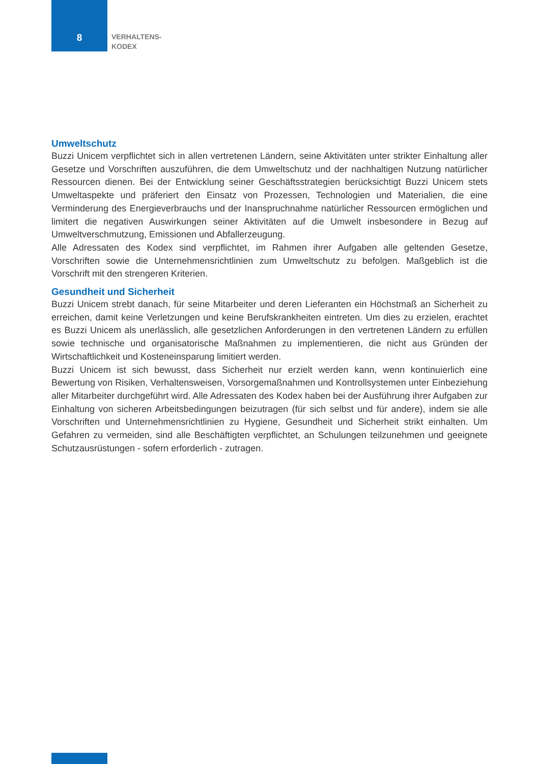8
VERHALTENS-
KODEX
Umweltschutz
Buzzi Unicem verpflichtet sich in allen vertretenen Ländern, seine Aktivitäten unter strikter Einhaltung aller Gesetze und Vorschriften auszuführen, die dem Umweltschutz und der nachhaltigen Nutzung natürlicher Ressourcen dienen. Bei der Entwicklung seiner Geschäftsstrategien berücksichtigt Buzzi Unicem stets Umweltaspekte und präferiert den Einsatz von Prozessen, Technologien und Materialien, die eine Verminderung des Energieverbrauchs und der Inanspruchnahme natürlicher Ressourcen ermöglichen und limitert die negativen Auswirkungen seiner Aktivitäten auf die Umwelt insbesondere in Bezug auf Umweltverschmutzung, Emissionen und Abfallerzeugung.
Alle Adressaten des Kodex sind verpflichtet, im Rahmen ihrer Aufgaben alle geltenden Gesetze, Vorschriften sowie die Unternehmensrichtlinien zum Umweltschutz zu befolgen. Maßgeblich ist die Vorschrift mit den strengeren Kriterien.
Gesundheit und Sicherheit
Buzzi Unicem strebt danach, für seine Mitarbeiter und deren Lieferanten ein Höchstmaß an Sicherheit zu erreichen, damit keine Verletzungen und keine Berufskrankheiten eintreten. Um dies zu erzielen, erachtet es Buzzi Unicem als unerlässlich, alle gesetzlichen Anforderungen in den vertretenen Ländern zu erfüllen sowie technische und organisatorische Maßnahmen zu implementieren, die nicht aus Gründen der Wirtschaftlichkeit und Kosteneinsparung limitiert werden.
Buzzi Unicem ist sich bewusst, dass Sicherheit nur erzielt werden kann, wenn kontinuierlich eine Bewertung von Risiken, Verhaltensweisen, Vorsorgemaßnahmen und Kontrollsystemen unter Einbeziehung aller Mitarbeiter durchgeführt wird. Alle Adressaten des Kodex haben bei der Ausführung ihrer Aufgaben zur Einhaltung von sicheren Arbeitsbedingungen beizutragen (für sich selbst und für andere), indem sie alle Vorschriften und Unternehmensrichtlinien zu Hygiene, Gesundheit und Sicherheit strikt einhalten. Um Gefahren zu vermeiden, sind alle Beschäftigten verpflichtet, an Schulungen teilzunehmen und geeignete Schutzausrüstungen - sofern erforderlich - zutragen.